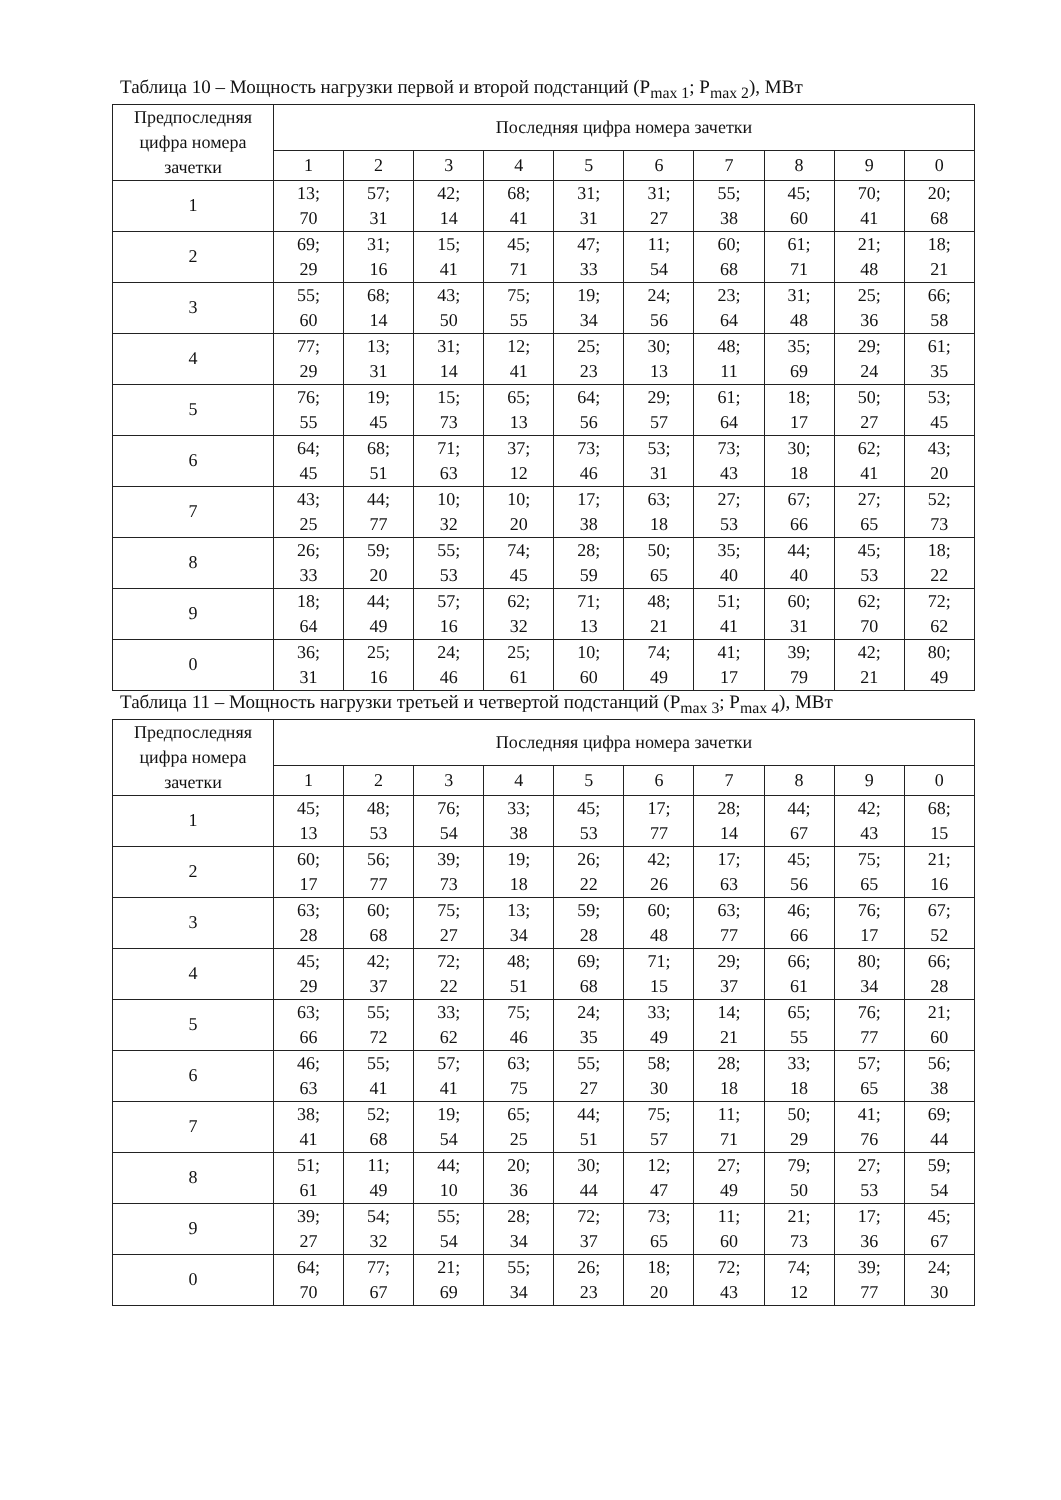Таблица 10 – Мощность нагрузки первой и второй подстанций (P<sub>max 1</sub>; P<sub>max 2</sub>), МВт
| Предпоследняя цифра номера зачетки | Последняя цифра номера зачетки | | | | | | | | | |
| --- | --- | --- | --- | --- | --- | --- | --- | --- | --- | --- |
| | 1 | 2 | 3 | 4 | 5 | 6 | 7 | 8 | 9 | 0 |
| 1 | 13; 70 | 57; 31 | 42; 14 | 68; 41 | 31; 31 | 31; 27 | 55; 38 | 45; 60 | 70; 41 | 20; 68 |
| 2 | 69; 29 | 31; 16 | 15; 41 | 45; 71 | 47; 33 | 11; 54 | 60; 68 | 61; 71 | 21; 48 | 18; 21 |
| 3 | 55; 60 | 68; 14 | 43; 50 | 75; 55 | 19; 34 | 24; 56 | 23; 64 | 31; 48 | 25; 36 | 66; 58 |
| 4 | 77; 29 | 13; 31 | 31; 14 | 12; 41 | 25; 23 | 30; 13 | 48; 11 | 35; 69 | 29; 24 | 61; 35 |
| 5 | 76; 55 | 19; 45 | 15; 73 | 65; 13 | 64; 56 | 29; 57 | 61; 64 | 18; 17 | 50; 27 | 53; 45 |
| 6 | 64; 45 | 68; 51 | 71; 63 | 37; 12 | 73; 46 | 53; 31 | 73; 43 | 30; 18 | 62; 41 | 43; 20 |
| 7 | 43; 25 | 44; 77 | 10; 32 | 10; 20 | 17; 38 | 63; 18 | 27; 53 | 67; 66 | 27; 65 | 52; 73 |
| 8 | 26; 33 | 59; 20 | 55; 53 | 74; 45 | 28; 59 | 50; 65 | 35; 40 | 44; 40 | 45; 53 | 18; 22 |
| 9 | 18; 64 | 44; 49 | 57; 16 | 62; 32 | 71; 13 | 48; 21 | 51; 41 | 60; 31 | 62; 70 | 72; 62 |
| 0 | 36; 31 | 25; 16 | 24; 46 | 25; 61 | 10; 60 | 74; 49 | 41; 17 | 39; 79 | 42; 21 | 80; 49 |
Таблица 11 – Мощность нагрузки третьей и четвертой подстанций (P<sub>max 3</sub>; P<sub>max 4</sub>), МВт
| Предпоследняя цифра номера зачетки | Последняя цифра номера зачетки | | | | | | | | | |
| --- | --- | --- | --- | --- | --- | --- | --- | --- | --- | --- |
| | 1 | 2 | 3 | 4 | 5 | 6 | 7 | 8 | 9 | 0 |
| 1 | 45; 13 | 48; 53 | 76; 54 | 33; 38 | 45; 53 | 17; 77 | 28; 14 | 44; 67 | 42; 43 | 68; 15 |
| 2 | 60; 17 | 56; 77 | 39; 73 | 19; 18 | 26; 22 | 42; 26 | 17; 63 | 45; 56 | 75; 65 | 21; 16 |
| 3 | 63; 28 | 60; 68 | 75; 27 | 13; 34 | 59; 28 | 60; 48 | 63; 77 | 46; 66 | 76; 17 | 67; 52 |
| 4 | 45; 29 | 42; 37 | 72; 22 | 48; 51 | 69; 68 | 71; 15 | 29; 37 | 66; 61 | 80; 34 | 66; 28 |
| 5 | 63; 66 | 55; 72 | 33; 62 | 75; 46 | 24; 35 | 33; 49 | 14; 21 | 65; 55 | 76; 77 | 21; 60 |
| 6 | 46; 63 | 55; 41 | 57; 41 | 63; 75 | 55; 27 | 58; 30 | 28; 18 | 33; 18 | 57; 65 | 56; 38 |
| 7 | 38; 41 | 52; 68 | 19; 54 | 65; 25 | 44; 51 | 75; 57 | 11; 71 | 50; 29 | 41; 76 | 69; 44 |
| 8 | 51; 61 | 11; 49 | 44; 10 | 20; 36 | 30; 44 | 12; 47 | 27; 49 | 79; 50 | 27; 53 | 59; 54 |
| 9 | 39; 27 | 54; 32 | 55; 54 | 28; 34 | 72; 37 | 73; 65 | 11; 60 | 21; 73 | 17; 36 | 45; 67 |
| 0 | 64; 70 | 77; 67 | 21; 69 | 55; 34 | 26; 23 | 18; 20 | 72; 43 | 74; 12 | 39; 77 | 24; 30 |